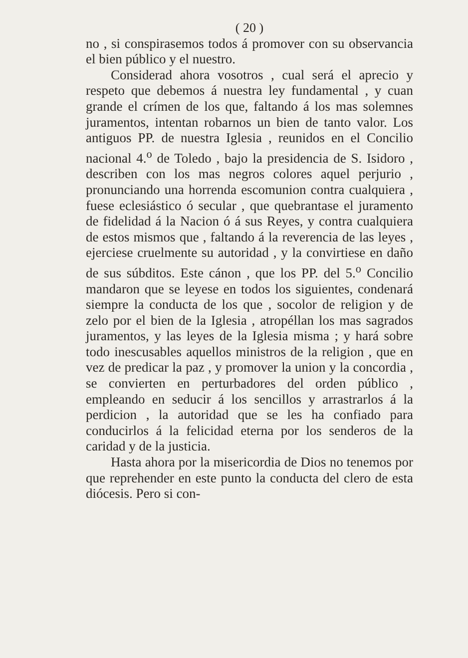( 20 )
no , si conspirasemos todos á promover con su observancia el bien público y el nuestro.
Considerad ahora vosotros , cual será el aprecio y respeto que debemos á nuestra ley fundamental , y cuan grande el crímen de los que, faltando á los mas solemnes juramentos, intentan robarnos un bien de tanto valor. Los antiguos PP. de nuestra Iglesia , reunidos en el Concilio nacional 4.<sup>o</sup> de Toledo , bajo la presidencia de S. Isidoro , describen con los mas negros colores aquel perjurio , pronunciando una horrenda escomunion contra cualquiera , fuese eclesiástico ó secular , que quebrantase el juramento de fidelidad á la Nacion ó á sus Reyes, y contra cualquiera de estos mismos que , faltando á la reverencia de las leyes , ejerciese cruelmente su autoridad , y la convirtiese en daño de sus súbditos. Este cánon , que los PP. del 5.<sup>o</sup> Concilio mandaron que se leyese en todos los siguientes, condenará siempre la conducta de los que , socolor de religion y de zelo por el bien de la Iglesia , atropéllan los mas sagrados juramentos, y las leyes de la Iglesia misma ; y hará sobre todo inescusables aquellos ministros de la religion , que en vez de predicar la paz , y promover la union y la concordia , se convierten en perturbadores del orden público , empleando en seducir á los sencillos y arrastrarlos á la perdicion , la autoridad que se les ha confiado para conducirlos á la felicidad eterna por los senderos de la caridad y de la justicia.
Hasta ahora por la misericordia de Dios no tenemos por que reprehender en este punto la conducta del clero de esta diócesis. Pero si con-